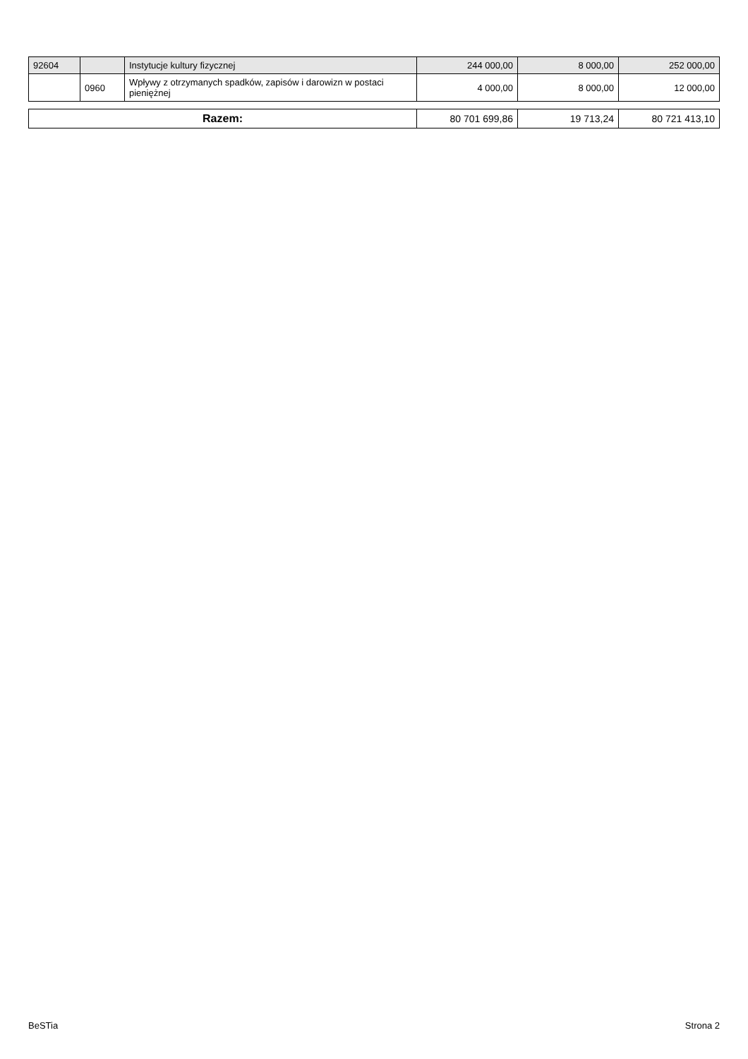| 92604 | | Instytucje kultury fizycznej | 244 000,00 | 8 000,00 | 252 000,00 |
| | 0960 | Wpływy z otrzymanych spadków, zapisów i darowizn w postaci pieniężnej | 4 000,00 | 8 000,00 | 12 000,00 |
| Razem: | 80 701 699,86 | 19 713,24 | 80 721 413,10 |
BeSTia Strona 2